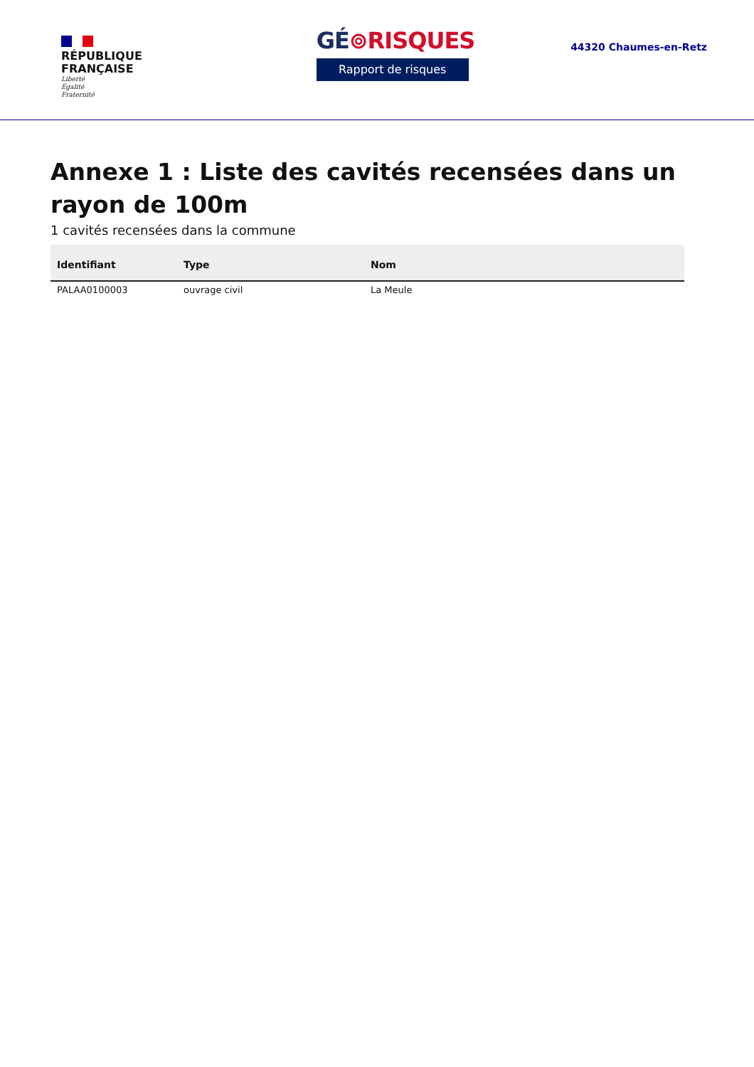RÉPUBLIQUE
FRANÇAISE
Liberté
Égalité
Fraternité
GÉ⊚RISQUES
Rapport de risques
44320 Chaumes-en-Retz
Annexe 1 : Liste des cavités recensées dans un rayon de 100m
1 cavités recensées dans la commune
| Identifiant | Type | Nom |
| --- | --- | --- |
| PALAA0100003 | ouvrage civil | La Meule |